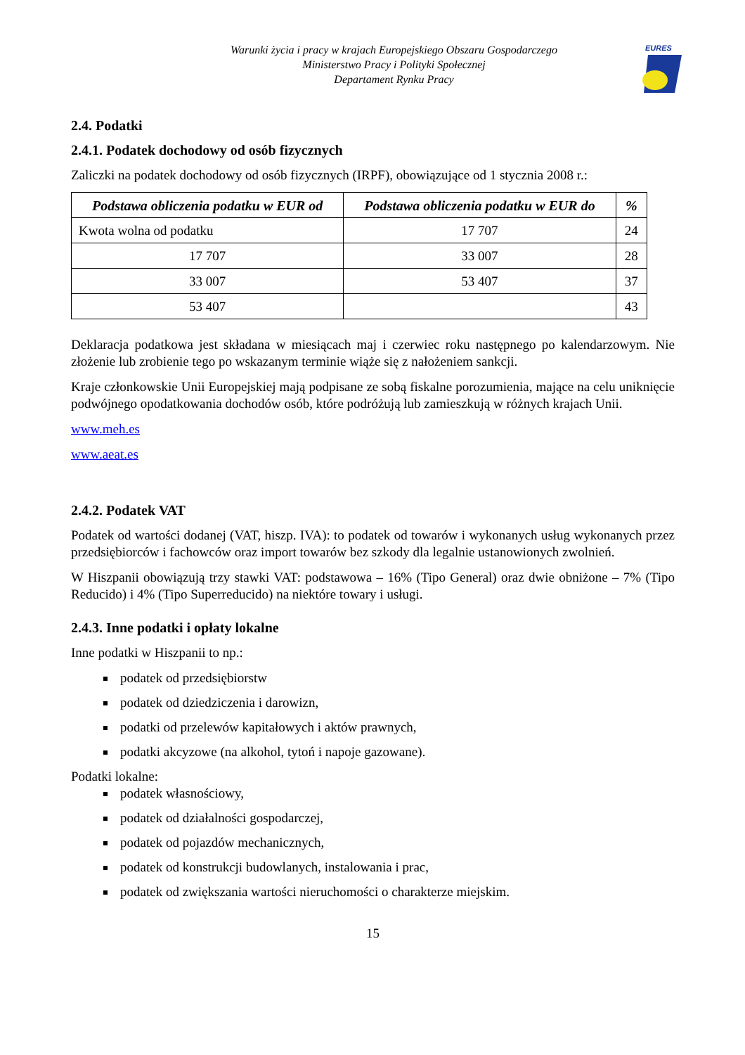Warunki życia i pracy w krajach Europejskiego Obszaru Gospodarczego
Ministerstwo Pracy i Polityki Społecznej
Departament Rynku Pracy
EURES
2.4. Podatki
2.4.1. Podatek dochodowy od osób fizycznych
Zaliczki na podatek dochodowy od osób fizycznych (IRPF), obowiązujące od 1 stycznia 2008 r.:
| Podstawa obliczenia podatku w EUR od | Podstawa obliczenia podatku w EUR do | % |
| --- | --- | --- |
| Kwota wolna od podatku | 17 707 | 24 |
| 17 707 | 33 007 | 28 |
| 33 007 | 53 407 | 37 |
| 53 407 | | 43 |
Deklaracja podatkowa jest składana w miesiącach maj i czerwiec roku następnego po kalendarzowym. Nie złożenie lub zrobienie tego po wskazanym terminie wiąże się z nałożeniem sankcji.
Kraje członkowskie Unii Europejskiej mają podpisane ze sobą fiskalne porozumienia, mające na celu uniknięcie podwójnego opodatkowania dochodów osób, które podróżują lub zamieszkują w różnych krajach Unii.
www.meh.es
www.aeat.es
2.4.2. Podatek VAT
Podatek od wartości dodanej (VAT, hiszp. IVA): to podatek od towarów i wykonanych usług wykonanych przez przedsiębiorców i fachowców oraz import towarów bez szkody dla legalnie ustanowionych zwolnień.
W Hiszpanii obowiązują trzy stawki VAT: podstawowa – 16% (Tipo General) oraz dwie obniżone – 7% (Tipo Reducido) i 4% (Tipo Superreducido) na niektóre towary i usługi.
2.4.3. Inne podatki i opłaty lokalne
Inne podatki w Hiszpanii to np.:
podatek od przedsiębiorstw
podatek od dziedziczenia i darowizn,
podatki od przelewów kapitałowych i aktów prawnych,
podatki akcyzowe (na alkohol, tytoń i napoje gazowane).
Podatki lokalne:
podatek własnościowy,
podatek od działalności gospodarczej,
podatek od pojazdów mechanicznych,
podatek od konstrukcji budowlanych, instalowania i prac,
podatek od zwiększania wartości nieruchomości o charakterze miejskim.
15